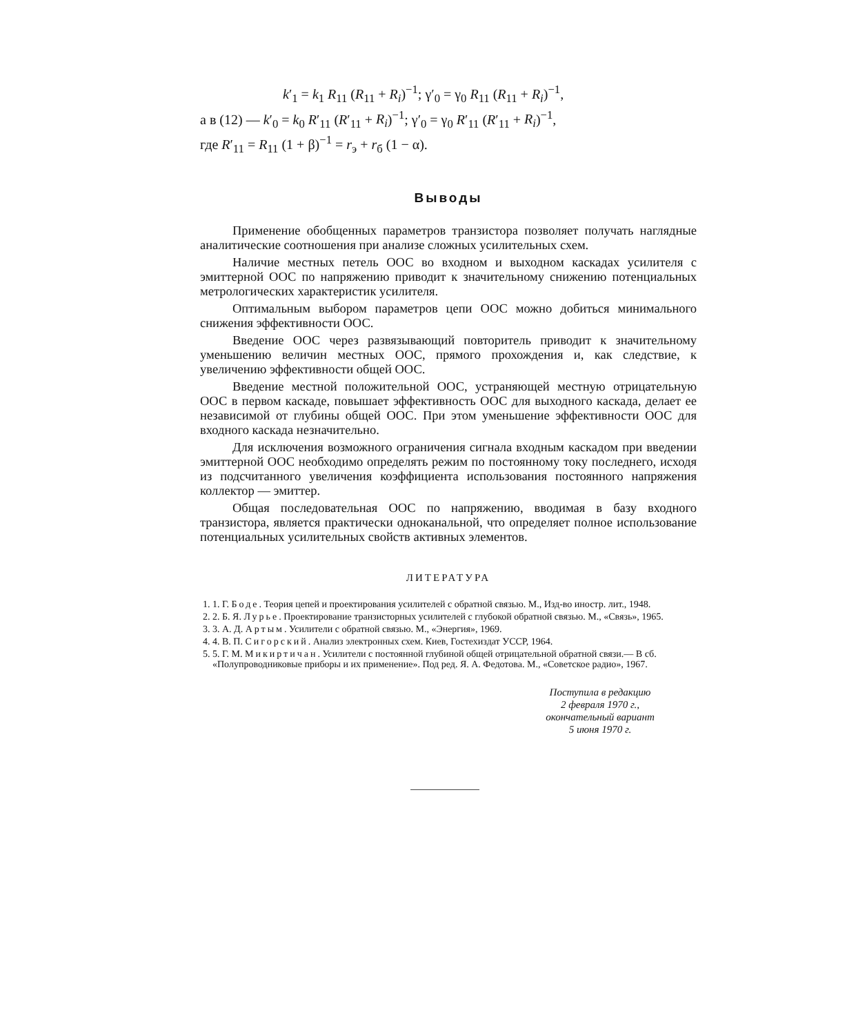k′<sub>1</sub> = k<sub>1</sub> R<sub>11</sub> (R<sub>11</sub> + R<sub>i</sub>)<sup>−1</sup>; γ′<sub>0</sub> = γ<sub>0</sub> R<sub>11</sub> (R<sub>11</sub> + R<sub>i</sub>)<sup>−1</sup>,
а в (12) — k′<sub>0</sub> = k<sub>0</sub> R′<sub>11</sub> (R′<sub>11</sub> + R<sub>i</sub>)<sup>−1</sup>; γ′<sub>0</sub> = γ<sub>0</sub> R′<sub>11</sub> (R′<sub>11</sub> + R<sub>i</sub>)<sup>−1</sup>,
где R′<sub>11</sub> = R<sub>11</sub> (1 + β)<sup>−1</sup> = r<sub>э</sub> + r<sub>б</sub> (1 − α).
Выводы
Применение обобщенных параметров транзистора позволяет получать наглядные аналитические соотношения при анализе сложных усилительных схем.
Наличие местных петель ООС во входном и выходном каскадах усилителя с эмиттерной ООС по напряжению приводит к значительному снижению потенциальных метрологических характеристик усилителя.
Оптимальным выбором параметров цепи ООС можно добиться минимального снижения эффективности ООС.
Введение ООС через развязывающий повторитель приводит к значительному уменьшению величин местных ООС, прямого прохождения и, как следствие, к увеличению эффективности общей ООС.
Введение местной положительной ООС, устраняющей местную отрицательную ООС в первом каскаде, повышает эффективность ООС для выходного каскада, делает ее независимой от глубины общей ООС. При этом уменьшение эффективности ООС для входного каскада незначительно.
Для исключения возможного ограничения сигнала входным каскадом при введении эмиттерной ООС необходимо определять режим по постоянному току последнего, исходя из подсчитанного увеличения коэффициента использования постоянного напряжения коллектор — эмиттер.
Общая последовательная ООС по напряжению, вводимая в базу входного транзистора, является практически одноканальной, что определяет полное использование потенциальных усилительных свойств активных элементов.
ЛИТЕРАТУРА
1. 1. Г. Боде. Теория цепей и проектирования усилителей с обратной связью. М., Изд-во иностр. лит., 1948.
2. 2. Б. Я. Лурье. Проектирование транзисторных усилителей с глубокой обратной связью. М., «Связь», 1965.
3. 3. А. Д. Артым. Усилители с обратной связью. М., «Энергия», 1969.
4. 4. В. П. Сигорский. Анализ электронных схем. Киев, Гостехиздат УССР, 1964.
5. 5. Г. М. Микиртичан. Усилители с постоянной глубиной общей отрицательной обратной связи.— В сб. «Полупроводниковые приборы и их применение». Под ред. Я. А. Федотова. М., «Советское радио», 1967.
Поступила в редакцию
2 февраля 1970 г.,
окончательный вариант
5 июня 1970 г.